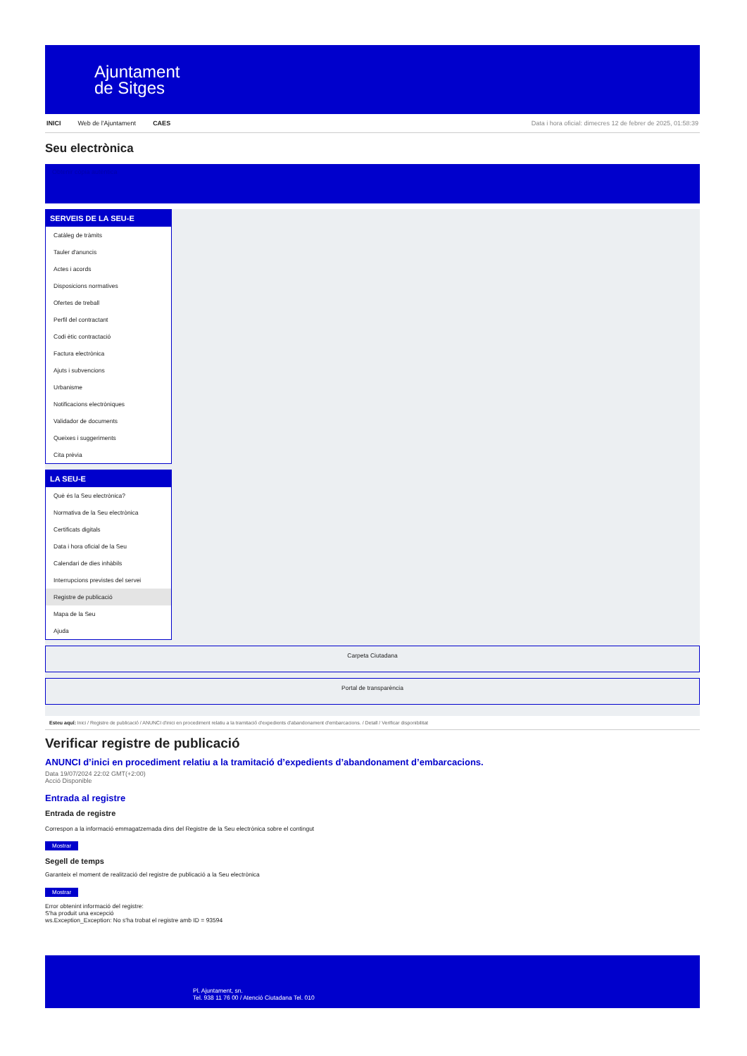Ajuntament
de Sitges
INICI Web de l'Ajuntament CAES Data i hora oficial: dimecres 12 de febrer de 2025, 01:58:39
Seu electrònica
Obtenir còpia autèntica
SERVEIS DE LA SEU-E
Catàleg de tràmits
Tauler d'anuncis
Actes i acords
Disposicions normatives
Ofertes de treball
Perfil del contractant
Codi ètic contractació
Factura electrònica
Ajuts i subvencions
Urbanisme
Notificacions electròniques
Validador de documents
Queixes i suggeriments
Cita prèvia
LA SEU-E
Què és la Seu electrònica?
Normativa de la Seu electrònica
Certificats digitals
Data i hora oficial de la Seu
Calendari de dies inhàbils
Interrupcions previstes del servei
Registre de publicació
Mapa de la Seu
Ajuda
Carpeta Ciutadana
Portal de transparència
Esteu aquí: Inici / Registre de publicació / ANUNCI d'inici en procediment relatiu a la tramitació d'expedients d'abandonament d'embarcacions. / Detall / Verificar disponibilitat
Verificar registre de publicació
ANUNCI d’inici en procediment relatiu a la tramitació d’expedients d’abandonament d’embarcacions.
Data 19/07/2024 22:02 GMT(+2:00)
Acció Disponible
Entrada al registre
Entrada de registre
Correspon a la informació emmagatzemada dins del Registre de la Seu electrònica sobre el contingut
Mostrar
Segell de temps
Garanteix el moment de realització del registre de publicació a la Seu electrònica
Mostrar
Error obtenint informació del registre:
S'ha produit una excepció
ws.Exception_Exception: No s'ha trobat el registre amb ID = 93594
Pl. Ajuntament, sn.
Tel. 938 11 76 00 / Atenció Ciutadana Tel. 010